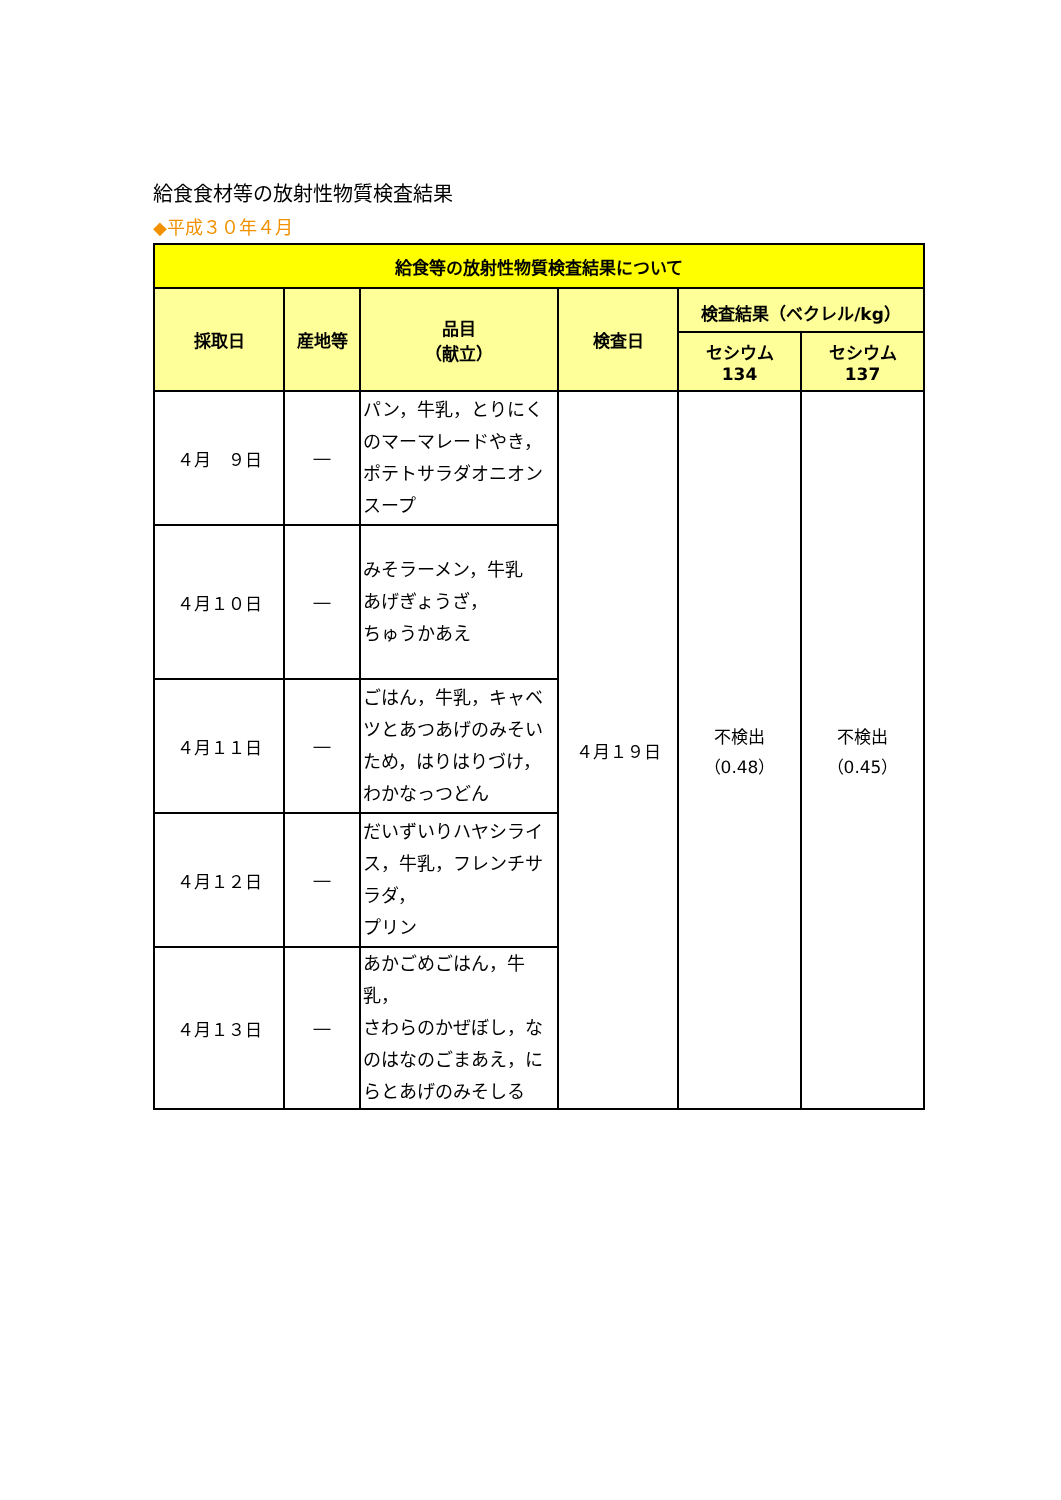給食食材等の放射性物質検査結果
◆平成３０年４月
| 給食等の放射性物質検査結果について | | | | | |
| --- | --- | --- | --- | --- | --- |
| 採取日 | 産地等 | 品目 （献立） | 検査日 | 検査結果（ベクレル/kg） | |
| | | | | セシウム 134 | セシウム 137 |
| ４月 ９日 | ― | パン，牛乳，とりにくのマーマレードやき，ポテトサラダオニオンスープ | ４月１９日 | 不検出 （0.48） | 不検出 （0.45） |
| ４月１０日 | ― | みそラーメン，牛乳 あげぎょうざ， ちゅうかあえ | | | |
| ４月１１日 | ― | ごはん，牛乳，キャベツとあつあげのみそいため，はりはりづけ，わかなっつどん | | | |
| ４月１２日 | ― | だいずいりハヤシライス，牛乳，フレンチサラダ， プリン | | | |
| ４月１３日 | ― | あかごめごはん，牛乳， さわらのかぜぼし，なのはなのごまあえ，にらとあげのみそしる | | | |